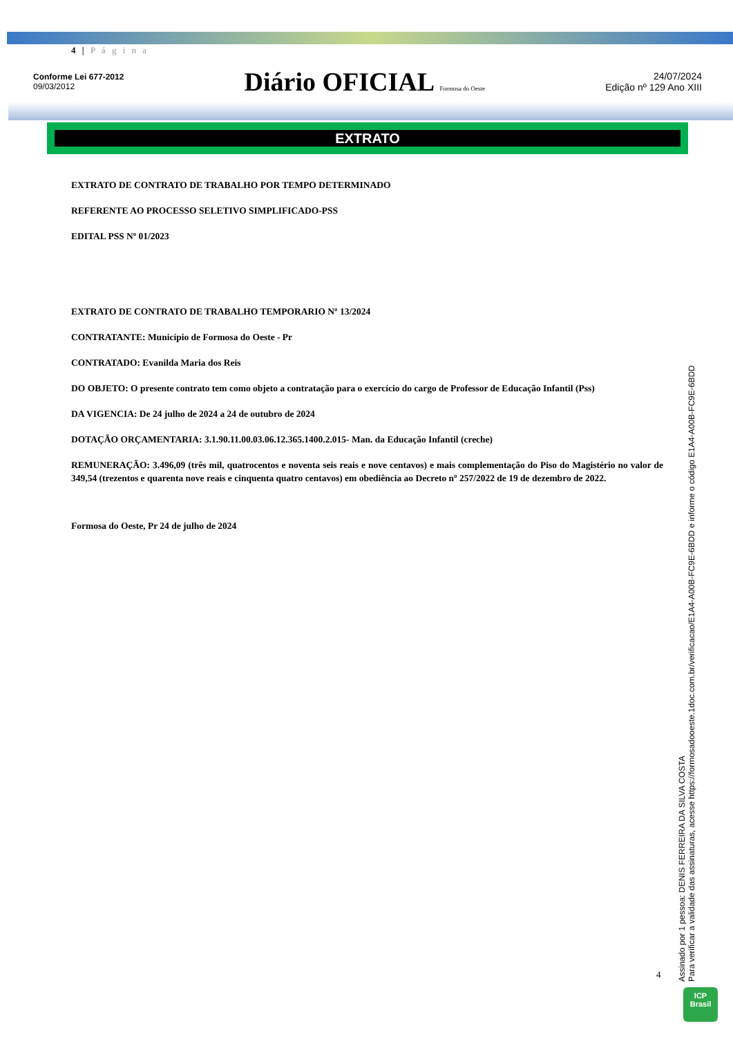4 | P á g i n a
Conforme Lei 677-2012
09/03/2012
Diário OFICIAL Formosa do Oeste
24/07/2024
Edição nº 129 Ano XIII
EXTRATO
EXTRATO DE CONTRATO DE TRABALHO POR TEMPO DETERMINADO
REFERENTE AO PROCESSO SELETIVO SIMPLIFICADO-PSS
EDITAL PSS Nº 01/2023
EXTRATO DE CONTRATO DE TRABALHO TEMPORARIO Nº 13/2024
CONTRATANTE: Município de Formosa do Oeste - Pr
CONTRATADO: Evanilda Maria dos Reis
DO OBJETO: O presente contrato tem como objeto a contratação para o exercício do cargo de Professor de Educação Infantil (Pss)
DA VIGENCIA: De 24 julho de 2024 a 24 de outubro de 2024
DOTAÇÃO ORÇAMENTARIA: 3.1.90.11.00.03.06.12.365.1400.2.015- Man. da Educação Infantil (creche)
REMUNERAÇÃO: 3.496,09 (três mil, quatrocentos e noventa seis reais e nove centavos) e mais complementação do Piso do Magistério no valor de 349,54 (trezentos e quarenta nove reais e cinquenta quatro centavos) em obediência ao Decreto nº 257/2022 de 19 de dezembro de 2022.
Formosa do Oeste, Pr 24 de julho de 2024
Assinado por 1 pessoa: DENIS FERREIRA DA SILVA COSTA
Para verificar a validade das assinaturas, acesse https://formosadooeste.1doc.com.br/verificacao/E1A4-A00B-FC9E-6BDD e informe o código E1A4-A00B-FC9E-6BDD
4
ICP
Brasil